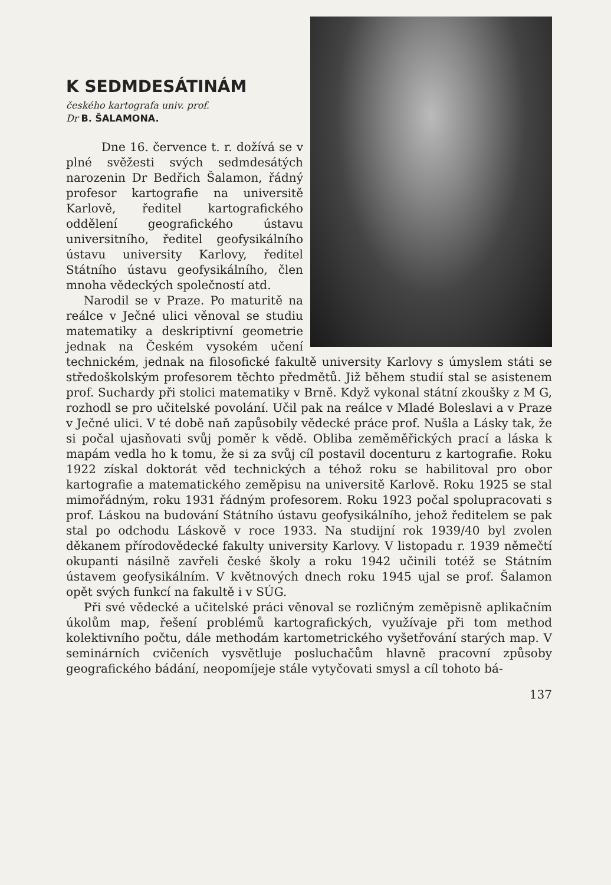K SEDMDESÁTINÁM
českého kartografa univ. prof.
Dr B. ŠALAMONA.
Dne 16. července t. r. dožívá se v plné svěžesti svých sedmdesátých narozenin Dr Bedřich Šalamon, řádný profesor kartografie na universitě Karlově, ředitel kartografického oddělení geografického ústavu universitního, ředitel geofysikálního ústavu university Karlovy, ředitel Státního ústavu geofysikálního, člen mnoha vědeckých společností atd.
Narodil se v Praze. Po maturitě na reálce v Ječné ulici věnoval se studiu matematiky a deskriptivní geometrie jednak na Českém vysokém učení technickém, jednak na filosofické fakultě university Karlovy s úmyslem státi se středoškolským profesorem těchto předmětů. Již během studií stal se asistenem prof. Suchardy při stolici matematiky v Brně. Když vykonal státní zkoušky z M G, rozhodl se pro učitelské povolání. Učil pak na reálce v Mladé Boleslavi a v Praze v Ječné ulici. V té době naň zapůsobily vědecké práce prof. Nušla a Lásky tak, že si počal ujasňovati svůj poměr k vědě. Obliba zeměměřických prací a láska k mapám vedla ho k tomu, že si za svůj cíl postavil docenturu z kartografie. Roku 1922 získal doktorát věd technických a téhož roku se habilitoval pro obor kartografie a matematického zeměpisu na universitě Karlově. Roku 1925 se stal mimořádným, roku 1931 řádným profesorem. Roku 1923 počal spolupracovati s prof. Láskou na budování Státního ústavu geofysikálního, jehož ředitelem se pak stal po odchodu Láskově v roce 1933. Na studijní rok 1939/40 byl zvolen děkanem přírodovědecké fakulty university Karlovy. V listopadu r. 1939 němečtí okupanti násilně zavřeli české školy a roku 1942 učinili totéž se Státním ústavem geofysikálním. V květnových dnech roku 1945 ujal se prof. Šalamon opět svých funkcí na fakultě i v SÚG.
Při své vědecké a učitelské práci věnoval se rozličným zeměpisně aplikačním úkolům map, řešení problémů kartografických, využívaje při tom method kolektivního počtu, dále methodám kartometrického vyšetřování starých map. V seminárních cvičeních vysvětluje posluchačům hlavně pracovní způsoby geografického bádání, neopomíjeje stále vytyčovati smysl a cíl tohoto bá-
137